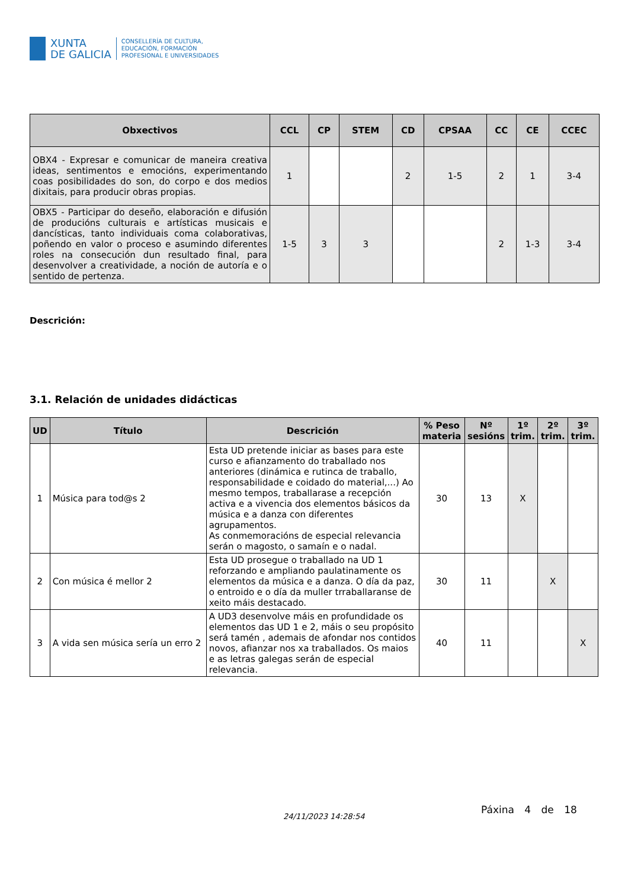XUNTA
DE GALICIA
CONSELLERÍA DE CULTURA,
EDUCACIÓN, FORMACIÓN
PROFESIONAL E UNIVERSIDADES
| Obxectivos | CCL | CP | STEM | CD | CPSAA | CC | CE | CCEC |
| --- | --- | --- | --- | --- | --- | --- | --- | --- |
| OBX4 - Expresar e comunicar de maneira creativa ideas, sentimentos e emocións, experimentando coas posibilidades do son, do corpo e dos medios dixitais, para producir obras propias. | 1 | | | 2 | 1-5 | 2 | 1 | 3-4 |
| OBX5 - Participar do deseño, elaboración e difusión de producións culturais e artísticas musicais e dancísticas, tanto individuais coma colaborativas, poñendo en valor o proceso e asumindo diferentes roles na consecución dun resultado final, para desenvolver a creatividade, a noción de autoría e o sentido de pertenza. | 1-5 | 3 | 3 | | | 2 | 1-3 | 3-4 |
Descrición:
3.1. Relación de unidades didácticas
| UD | Título | Descrición | % Peso materia | Nº sesións | 1º trim. | 2º trim. | 3º trim. |
| --- | --- | --- | --- | --- | --- | --- | --- |
| 1 | Música para tod@s 2 | Esta UD pretende iniciar as bases para este curso e afianzamento do traballado nos anteriores (dinámica e rutinca de traballo, responsabilidade e coidado do material,...) Ao mesmo tempos, traballarase a recepción activa e a vivencia dos elementos básicos da música e a danza con diferentes agrupamentos. As conmemoracións de especial relevancia serán o magosto, o samaín e o nadal. | 30 | 13 | X | | |
| 2 | Con música é mellor 2 | Esta UD prosegue o traballado na UD 1 reforzando e ampliando paulatinamente os elementos da música e a danza. O día da paz, o entroido e o día da muller trraballaranse de xeito máis destacado. | 30 | 11 | | X | |
| 3 | A vida sen música sería un erro 2 | A UD3 desenvolve máis en profundidade os elementos das UD 1 e 2, máis o seu propósito será tamén , ademais de afondar nos contidos novos, afianzar nos xa traballados. Os maios e as letras galegas serán de especial relevancia. | 40 | 11 | | | X |
24/11/2023 14:28:54
Páxina 4 de 18